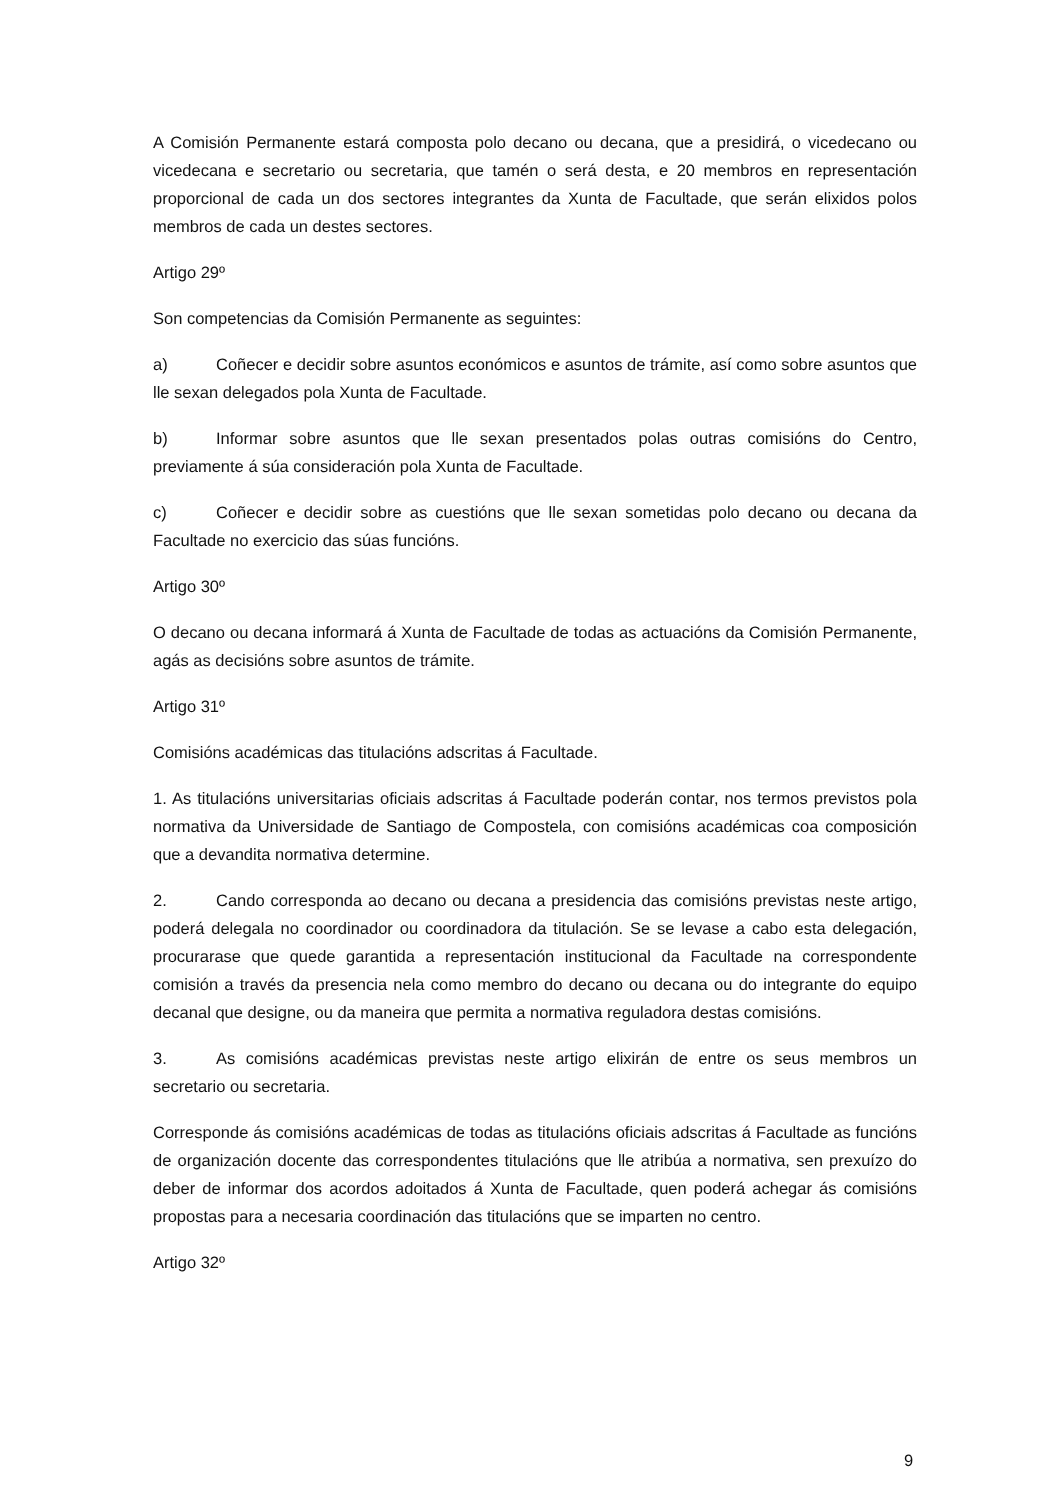A Comisión Permanente estará composta polo decano ou decana, que a presidirá, o vicedecano ou vicedecana e secretario ou secretaria, que tamén o será desta, e 20 membros en representación proporcional de cada un dos sectores integrantes da Xunta de Facultade, que serán elixidos polos membros de cada un destes sectores.
Artigo 29º
Son competencias da Comisión Permanente as seguintes:
a) Coñecer e decidir sobre asuntos económicos e asuntos de trámite, así como sobre asuntos que lle sexan delegados pola Xunta de Facultade.
b) Informar sobre asuntos que lle sexan presentados polas outras comisións do Centro, previamente á súa consideración pola Xunta de Facultade.
c) Coñecer e decidir sobre as cuestións que lle sexan sometidas polo decano ou decana da Facultade no exercicio das súas funcións.
Artigo 30º
O decano ou decana informará á Xunta de Facultade de todas as actuacións da Comisión Permanente, agás as decisións sobre asuntos de trámite.
Artigo 31º
Comisións académicas das titulacións adscritas á Facultade.
1. As titulacións universitarias oficiais adscritas á Facultade poderán contar, nos termos previstos pola normativa da Universidade de Santiago de Compostela, con comisións académicas coa composición que a devandita normativa determine.
2. Cando corresponda ao decano ou decana a presidencia das comisións previstas neste artigo, poderá delegala no coordinador ou coordinadora da titulación. Se se levase a cabo esta delegación, procurarase que quede garantida a representación institucional da Facultade na correspondente comisión a través da presencia nela como membro do decano ou decana ou do integrante do equipo decanal que designe, ou da maneira que permita a normativa reguladora destas comisións.
3. As comisións académicas previstas neste artigo elixirán de entre os seus membros un secretario ou secretaria.
Corresponde ás comisións académicas de todas as titulacións oficiais adscritas á Facultade as funcións de organización docente das correspondentes titulacións que lle atribúa a normativa, sen prexuízo do deber de informar dos acordos adoitados á Xunta de Facultade, quen poderá achegar ás comisións propostas para a necesaria coordinación das titulacións que se imparten no centro.
Artigo 32º
9